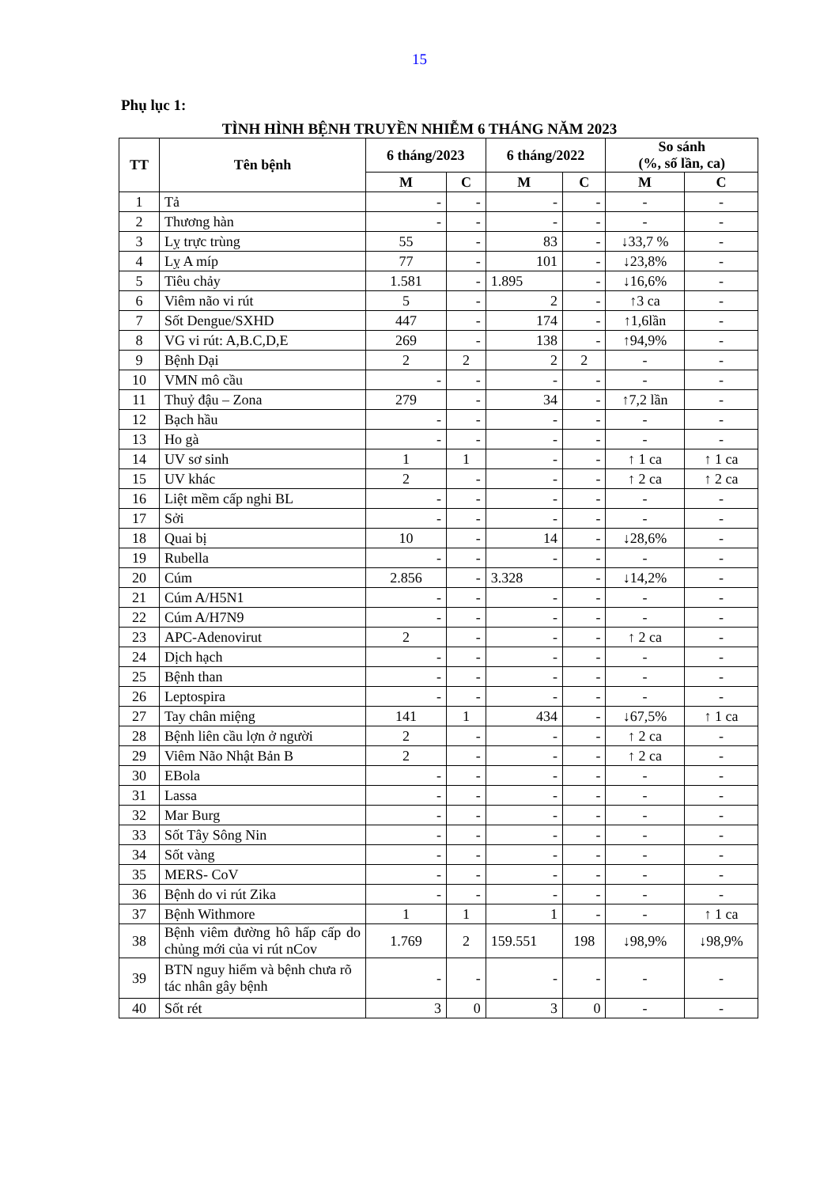15
Phụ lục 1:
TÌNH HÌNH BỆNH TRUYỀN NHIỄM 6 THÁNG NĂM 2023
| TT | Tên bệnh | 6 tháng/2023 | | 6 tháng/2022 | | So sánh (%, số lần, ca) | |
| --- | --- | --- | --- | --- | --- | --- | --- |
| | | M | C | M | C | M | C |
| 1 | Tả | - | - | - | - | - | - |
| 2 | Thương hàn | - | - | - | - | - | - |
| 3 | Lỵ trực trùng | 55 | - | 83 | - | ↓33,7 % | - |
| 4 | Lỵ A míp | 77 | - | 101 | - | ↓23,8% | - |
| 5 | Tiêu chảy | 1.581 | - | 1.895 | - | ↓16,6% | - |
| 6 | Viêm não vi rút | 5 | - | 2 | - | ↑3 ca | - |
| 7 | Sốt Dengue/SXHD | 447 | - | 174 | - | ↑1,6lần | - |
| 8 | VG vi rút: A,B.C,D,E | 269 | - | 138 | - | ↑94,9% | - |
| 9 | Bệnh Dại | 2 | 2 | 2 | 2 | - | - |
| 10 | VMN mô cầu | - | - | - | - | - | - |
| 11 | Thuỷ đậu – Zona | 279 | - | 34 | - | ↑7,2 lần | - |
| 12 | Bạch hầu | - | - | - | - | - | - |
| 13 | Ho gà | - | - | - | - | - | - |
| 14 | UV sơ sinh | 1 | 1 | - | - | ↑ 1 ca | ↑ 1 ca |
| 15 | UV khác | 2 | - | - | - | ↑ 2 ca | ↑ 2 ca |
| 16 | Liệt mềm cấp nghi BL | - | - | - | - | - | - |
| 17 | Sởi | - | - | - | - | - | - |
| 18 | Quai bị | 10 | - | 14 | - | ↓28,6% | - |
| 19 | Rubella | - | - | - | - | - | - |
| 20 | Cúm | 2.856 | - | 3.328 | - | ↓14,2% | - |
| 21 | Cúm A/H5N1 | - | - | - | - | - | - |
| 22 | Cúm A/H7N9 | - | - | - | - | - | - |
| 23 | APC-Adenovirut | 2 | - | - | - | ↑ 2 ca | - |
| 24 | Dịch hạch | - | - | - | - | - | - |
| 25 | Bệnh than | - | - | - | - | - | - |
| 26 | Leptospira | - | - | - | - | - | - |
| 27 | Tay chân miệng | 141 | 1 | 434 | - | ↓67,5% | ↑ 1 ca |
| 28 | Bệnh liên cầu lợn ở người | 2 | - | - | - | ↑ 2 ca | - |
| 29 | Viêm Não Nhật Bản B | 2 | - | - | - | ↑ 2 ca | - |
| 30 | EBola | - | - | - | - | - | - |
| 31 | Lassa | - | - | - | - | - | - |
| 32 | Mar Burg | - | - | - | - | - | - |
| 33 | Sốt Tây Sông Nin | - | - | - | - | - | - |
| 34 | Sốt vàng | - | - | - | - | - | - |
| 35 | MERS- CoV | - | - | - | - | - | - |
| 36 | Bệnh do vi rút Zika | - | - | - | - | - | - |
| 37 | Bệnh Withmore | 1 | 1 | 1 | - | - | ↑ 1 ca |
| 38 | Bệnh viêm đường hô hấp cấp do chủng mới của vi rút nCov | 1.769 | 2 | 159.551 | 198 | ↓98,9% | ↓98,9% |
| 39 | BTN nguy hiểm và bệnh chưa rõ tác nhân gây bệnh | - | - | - | - | - | - |
| 40 | Sốt rét | 3 | 0 | 3 | 0 | - | - |